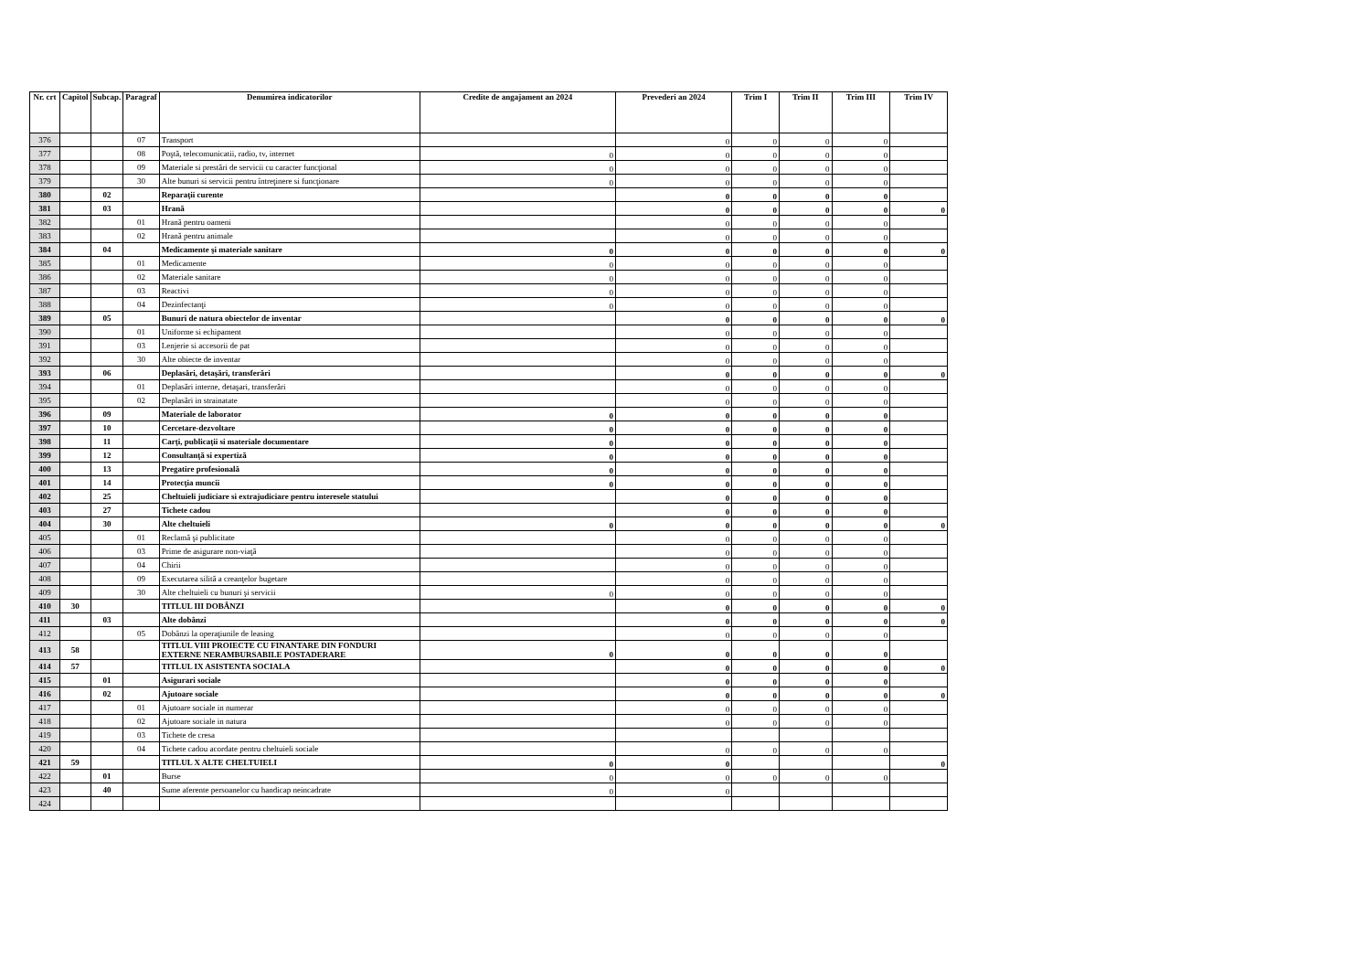| Nr. crt | Capitol | Subcap. | Paragraf | Denumirea indicatorilor | Credite de angajament an 2024 | Prevederi an 2024 | Trim I | Trim II | Trim III | Trim IV |
| --- | --- | --- | --- | --- | --- | --- | --- | --- | --- | --- |
| 376 | | | 07 | Transport | | 0 | 0 | 0 | 0 | |
| 377 | | | 08 | Poştă, telecomunicatii, radio, tv, internet | 0 | 0 | 0 | 0 | 0 | |
| 378 | | | 09 | Materiale si prestări de servicii cu caracter funcţional | 0 | 0 | 0 | 0 | 0 | |
| 379 | | | 30 | Alte bunuri si servicii pentru întreţinere si funcţionare | 0 | 0 | 0 | 0 | 0 | |
| 380 | | 02 | | Reparaţii curente | | 0 | 0 | 0 | 0 | |
| 381 | | 03 | | Hrană | | 0 | 0 | 0 | 0 | 0 |
| 382 | | | 01 | Hrană pentru oameni | | 0 | 0 | 0 | 0 | |
| 383 | | | 02 | Hrană pentru animale | | 0 | 0 | 0 | 0 | |
| 384 | | 04 | | Medicamente şi materiale sanitare | 0 | 0 | 0 | 0 | 0 | 0 |
| 385 | | | 01 | Medicamente | 0 | 0 | 0 | 0 | 0 | |
| 386 | | | 02 | Materiale sanitare | 0 | 0 | 0 | 0 | 0 | |
| 387 | | | 03 | Reactivi | 0 | 0 | 0 | 0 | 0 | |
| 388 | | | 04 | Dezinfectanţi | 0 | 0 | 0 | 0 | 0 | |
| 389 | | 05 | | Bunuri de natura obiectelor de inventar | | 0 | 0 | 0 | 0 | 0 |
| 390 | | | 01 | Uniforme si echipament | | 0 | 0 | 0 | 0 | |
| 391 | | | 03 | Lenjerie si accesorii de pat | | 0 | 0 | 0 | 0 | |
| 392 | | | 30 | Alte obiecte de inventar | | 0 | 0 | 0 | 0 | |
| 393 | | 06 | | Deplasări, detaşări, transferări | | 0 | 0 | 0 | 0 | 0 |
| 394 | | | 01 | Deplasări interne, detaşari, transferări | | 0 | 0 | 0 | 0 | |
| 395 | | | 02 | Deplasări in strainatate | | 0 | 0 | 0 | 0 | |
| 396 | | 09 | | Materiale de laborator | 0 | 0 | 0 | 0 | 0 | |
| 397 | | 10 | | Cercetare-dezvoltare | 0 | 0 | 0 | 0 | 0 | |
| 398 | | 11 | | Carţi, publicaţii si materiale documentare | 0 | 0 | 0 | 0 | 0 | |
| 399 | | 12 | | Consultanţă si expertiză | 0 | 0 | 0 | 0 | 0 | |
| 400 | | 13 | | Pregatire profesională | 0 | 0 | 0 | 0 | 0 | |
| 401 | | 14 | | Protecţia muncii | 0 | 0 | 0 | 0 | 0 | |
| 402 | | 25 | | Cheltuieli judiciare si extrajudiciare pentru interesele statului | | 0 | 0 | 0 | 0 | |
| 403 | | 27 | | Tichete cadou | | 0 | 0 | 0 | 0 | |
| 404 | | 30 | | Alte cheltuieli | 0 | 0 | 0 | 0 | 0 | 0 |
| 405 | | | 01 | Reclamă şi publicitate | | 0 | 0 | 0 | 0 | |
| 406 | | | 03 | Prime de asigurare non-viaţă | | 0 | 0 | 0 | 0 | |
| 407 | | | 04 | Chirii | | 0 | 0 | 0 | 0 | |
| 408 | | | 09 | Executarea silită a creanţelor bugetare | | 0 | 0 | 0 | 0 | |
| 409 | | | 30 | Alte cheltuieli cu bunuri şi servicii | 0 | 0 | 0 | 0 | 0 | |
| 410 | 30 | | | TITLUL III DOBÂNZI | | 0 | 0 | 0 | 0 | 0 |
| 411 | | 03 | | Alte dobânzi | | 0 | 0 | 0 | 0 | 0 |
| 412 | | | 05 | Dobânzi la operaţiunile de leasing | | 0 | 0 | 0 | 0 | |
| 413 | 58 | | | TITLUL VIII PROIECTE CU FINANTARE DIN FONDURI EXTERNE NERAMBURSABILE POSTADERARE | 0 | 0 | 0 | 0 | 0 | |
| 414 | 57 | | | TITLUL IX ASISTENTA SOCIALA | | 0 | 0 | 0 | 0 | 0 |
| 415 | | 01 | | Asigurari sociale | | 0 | 0 | 0 | 0 | |
| 416 | | 02 | | Ajutoare sociale | | 0 | 0 | 0 | 0 | 0 |
| 417 | | | 01 | Ajutoare sociale in numerar | | 0 | 0 | 0 | 0 | |
| 418 | | | 02 | Ajutoare sociale in natura | | 0 | 0 | 0 | 0 | |
| 419 | | | 03 | Tichete de cresa | | | | | | |
| 420 | | | 04 | Tichete cadou acordate pentru cheltuieli sociale | | 0 | 0 | 0 | 0 | |
| 421 | 59 | | | TITLUL X ALTE CHELTUIELI | 0 | 0 | | | | 0 |
| 422 | | 01 | | Burse | 0 | 0 | 0 | 0 | 0 | |
| 423 | | 40 | | Sume aferente persoanelor cu handicap neincadrate | 0 | 0 | | | | |
| 424 | | | | | | | | | | |